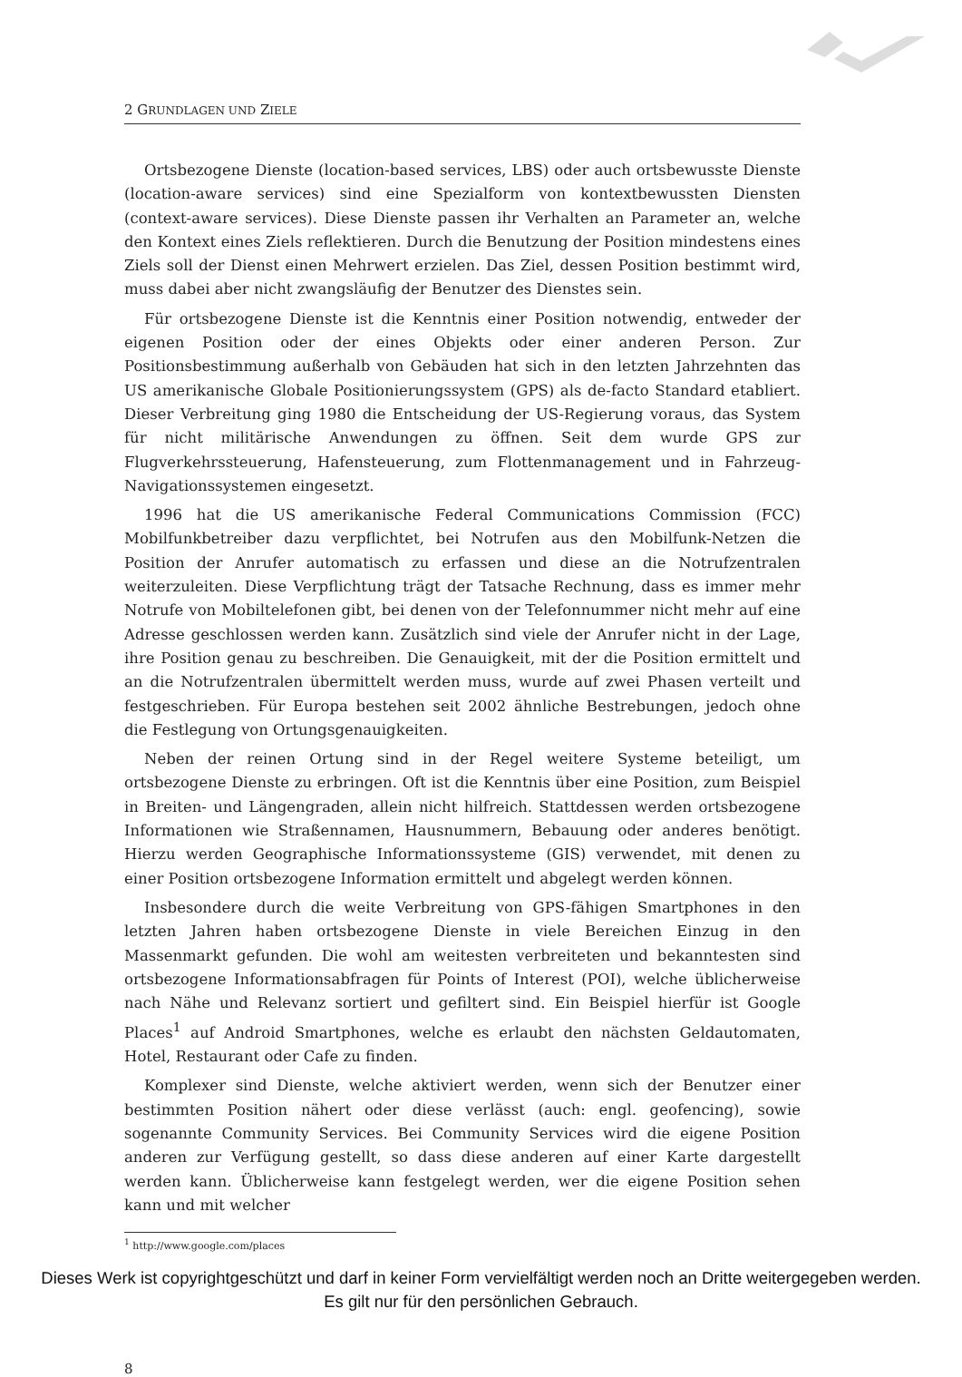2 GRUNDLAGEN UND ZIELE
Ortsbezogene Dienste (location-based services, LBS) oder auch ortsbewusste Dienste (location-aware services) sind eine Spezialform von kontextbewussten Diensten (context-aware services). Diese Dienste passen ihr Verhalten an Parameter an, welche den Kontext eines Ziels reflektieren. Durch die Benutzung der Position mindestens eines Ziels soll der Dienst einen Mehrwert erzielen. Das Ziel, dessen Position bestimmt wird, muss dabei aber nicht zwangsläufig der Benutzer des Dienstes sein.
Für ortsbezogene Dienste ist die Kenntnis einer Position notwendig, entweder der eigenen Position oder der eines Objekts oder einer anderen Person. Zur Positionsbestimmung außerhalb von Gebäuden hat sich in den letzten Jahrzehnten das US amerikanische Globale Positionierungssystem (GPS) als de-facto Standard etabliert. Dieser Verbreitung ging 1980 die Entscheidung der US-Regierung voraus, das System für nicht militärische Anwendungen zu öffnen. Seit dem wurde GPS zur Flugverkehrssteuerung, Hafensteuerung, zum Flottenmanagement und in Fahrzeug-Navigationssystemen eingesetzt.
1996 hat die US amerikanische Federal Communications Commission (FCC) Mobilfunkbetreiber dazu verpflichtet, bei Notrufen aus den Mobilfunk-Netzen die Position der Anrufer automatisch zu erfassen und diese an die Notrufzentralen weiterzuleiten. Diese Verpflichtung trägt der Tatsache Rechnung, dass es immer mehr Notrufe von Mobiltelefonen gibt, bei denen von der Telefonnummer nicht mehr auf eine Adresse geschlossen werden kann. Zusätzlich sind viele der Anrufer nicht in der Lage, ihre Position genau zu beschreiben. Die Genauigkeit, mit der die Position ermittelt und an die Notrufzentralen übermittelt werden muss, wurde auf zwei Phasen verteilt und festgeschrieben. Für Europa bestehen seit 2002 ähnliche Bestrebungen, jedoch ohne die Festlegung von Ortungsgenauigkeiten.
Neben der reinen Ortung sind in der Regel weitere Systeme beteiligt, um ortsbezogene Dienste zu erbringen. Oft ist die Kenntnis über eine Position, zum Beispiel in Breiten- und Längengraden, allein nicht hilfreich. Stattdessen werden ortsbezogene Informationen wie Straßennamen, Hausnummern, Bebauung oder anderes benötigt. Hierzu werden Geographische Informationssysteme (GIS) verwendet, mit denen zu einer Position ortsbezogene Information ermittelt und abgelegt werden können.
Insbesondere durch die weite Verbreitung von GPS-fähigen Smartphones in den letzten Jahren haben ortsbezogene Dienste in viele Bereichen Einzug in den Massenmarkt gefunden. Die wohl am weitesten verbreiteten und bekanntesten sind ortsbezogene Informationsabfragen für Points of Interest (POI), welche üblicherweise nach Nähe und Relevanz sortiert und gefiltert sind. Ein Beispiel hierfür ist Google Places<sup>1</sup> auf Android Smartphones, welche es erlaubt den nächsten Geldautomaten, Hotel, Restaurant oder Cafe zu finden.
Komplexer sind Dienste, welche aktiviert werden, wenn sich der Benutzer einer bestimmten Position nähert oder diese verlässt (auch: engl. geofencing), sowie sogenannte Community Services. Bei Community Services wird die eigene Position anderen zur Verfügung gestellt, so dass diese anderen auf einer Karte dargestellt werden kann. Üblicherweise kann festgelegt werden, wer die eigene Position sehen kann und mit welcher
<sup>1</sup> http://www.google.com/places
8
Dieses Werk ist copyrightgeschützt und darf in keiner Form vervielfältigt werden noch an Dritte weitergegeben werden.
Es gilt nur für den persönlichen Gebrauch.